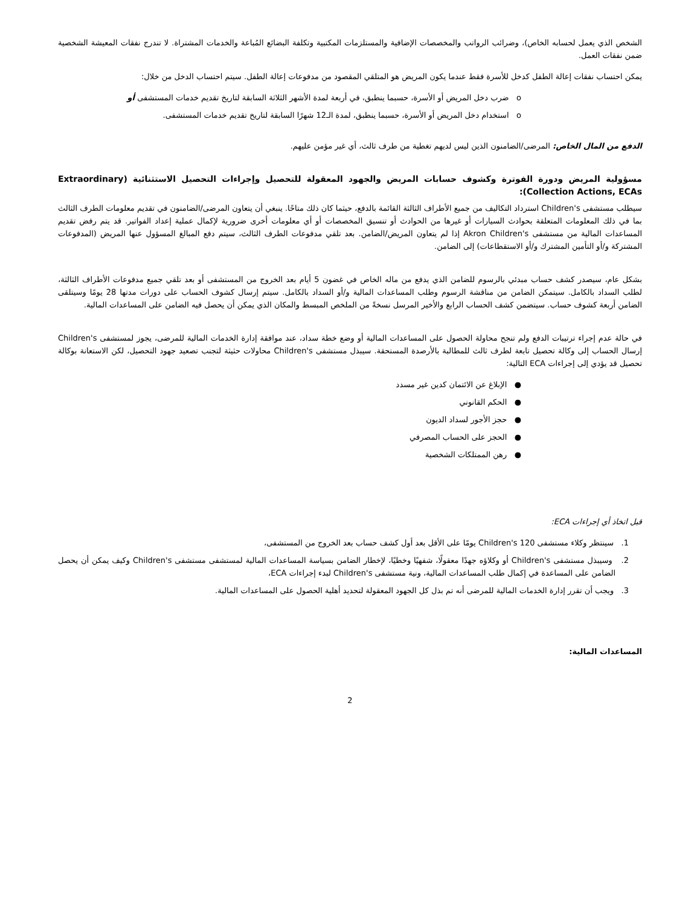الشخص الذي يعمل لحسابه الخاص)، وضرائب الرواتب والمخصصات الإضافية والمستلزمات المكتبية وتكلفة البضائع المُباعة والخدمات المشتراة. لا تندرج نفقات المعيشة الشخصية ضمن نفقات العمل.
يمكن احتساب نفقات إعالة الطفل كدخل للأسرة فقط عندما يكون المريض هو المتلقي المقصود من مدفوعات إعالة الطفل. سيتم احتساب الدخل من خلال:
o ضرب دخل المريض أو الأسرة، حسبما ينطبق، في أربعة لمدة الأشهر الثلاثة السابقة لتاريخ تقديم خدمات المستشفى أو
o استخدام دخل المريض أو الأسرة، حسبما ينطبق، لمدة الـ12 شهرًا السابقة لتاريخ تقديم خدمات المستشفى.
الدفع من المال الخاص: المرضى/الضامنون الذين ليس لديهم تغطية من طرف ثالث، أي غير مؤمن عليهم.
مسؤولية المريض ودورة الفوترة وكشوف حسابات المريض والجهود المعقولة للتحصيل وإجراءات التحصيل الاستثنائية (Extraordinary Collection Actions, ECAs):
سيطلب مستشفى Children's استرداد التكاليف من جميع الأطراف الثالثة القائمة بالدفع، حيثما كان ذلك متاحًا. ينبغي أن يتعاون المرضى/الضامنون في تقديم معلومات الطرف الثالث بما في ذلك المعلومات المتعلقة بحوادث السيارات أو غيرها من الحوادث أو تنسيق المخصصات أو أي معلومات أخرى ضرورية لإكمال عملية إعداد الفواتير. قد يتم رفض تقديم المساعدات المالية من مستشفى Akron Children's إذا لم يتعاون المريض/الضامن. بعد تلقي مدفوعات الطرف الثالث، سيتم دفع المبالغ المسؤول عنها المريض (المدفوعات المشتركة و/أو التأمين المشترك و/أو الاستقطاعات) إلى الضامن.
بشكل عام، سيصدر كشف حساب مبدئي بالرسوم للضامن الذي يدفع من ماله الخاص في غضون 5 أيام بعد الخروج من المستشفى أو بعد تلقي جميع مدفوعات الأطراف الثالثة، لطلب السداد بالكامل. سيتمكن الضامن من مناقشة الرسوم وطلب المساعدات المالية و/أو السداد بالكامل. سيتم إرسال كشوف الحساب على دورات مدتها 28 يومًا وسيتلقى الضامن أربعة كشوف حساب. سيتضمن كشف الحساب الرابع والأخير المرسل نسخةً من الملخص المبسط والمكان الذي يمكن أن يحصل فيه الضامن على المساعدات المالية.
في حالة عدم إجراء ترتيبات الدفع ولم تنجح محاولة الحصول على المساعدات المالية أو وضع خطة سداد، عند موافقة إدارة الخدمات المالية للمرضى، يجوز لمستشفى Children's إرسال الحساب إلى وكالة تحصيل تابعة لطرف ثالث للمطالبة بالأرصدة المستحقة. سيبذل مستشفى Children's محاولات حثيثة لتجنب تصعيد جهود التحصيل، لكن الاستعانة بوكالة تحصيل قد يؤدي إلى إجراءات ECA التالية:
● الإبلاغ عن الائتمان كدين غير مسدد
● الحكم القانوني
● حجز الأجور لسداد الديون
● الحجز على الحساب المصرفي
● رهن الممتلكات الشخصية
قبل اتخاذ أي إجراءات ECA:
1. سينتظر وكلاء مستشفى Children's 120 يومًا على الأقل بعد أول كشف حساب بعد الخروج من المستشفى،
2. وسيبذل مستشفى Children's أو وكلاؤه جهدًا معقولًا، شفهيًا وخطيًا، لإخطار الضامن بسياسة المساعدات المالية لمستشفى مستشفى Children's وكيف يمكن أن يحصل الضامن على المساعدة في إكمال طلب المساعدات المالية، ونية مستشفى Children's لبدء إجراءات ECA،
3. ويجب أن تقرر إدارة الخدمات المالية للمرضى أنه تم بذل كل الجهود المعقولة لتحديد أهلية الحصول على المساعدات المالية.
المساعدات المالية:
2